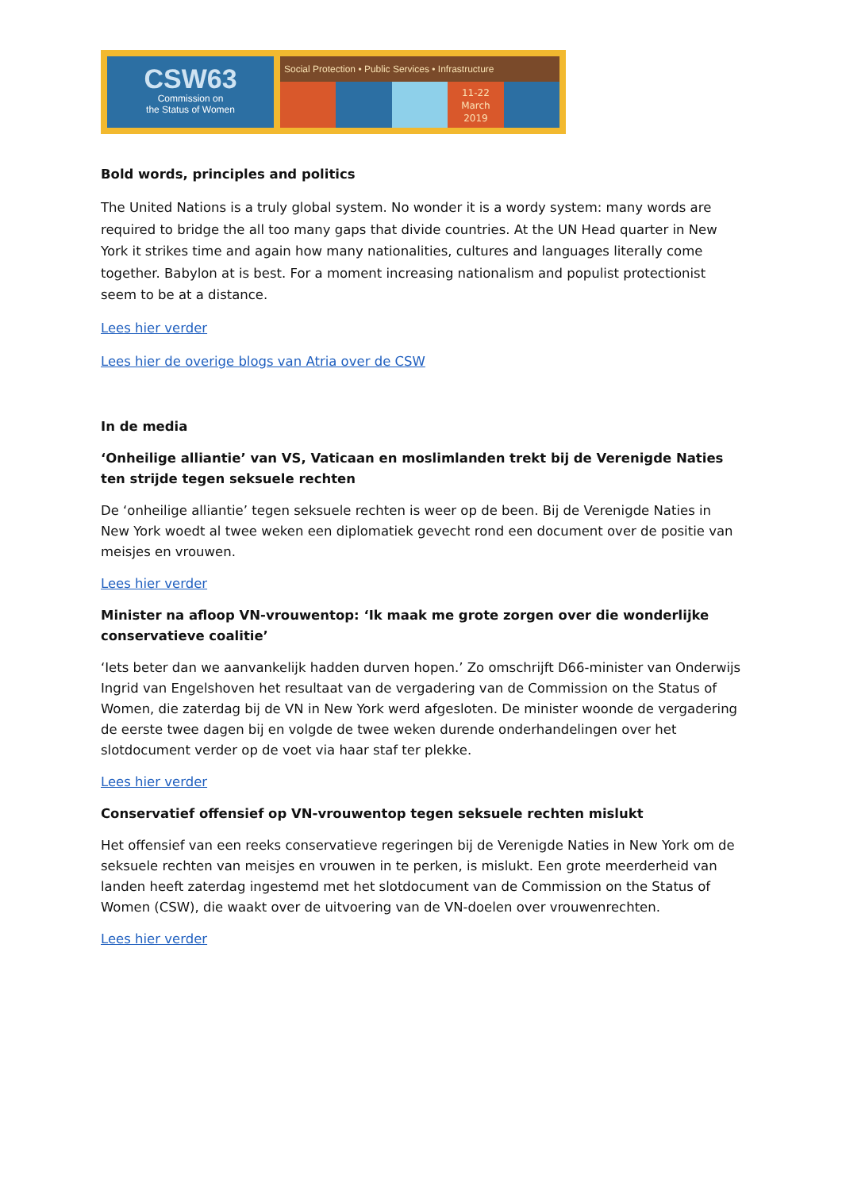CSW63
Commission on
the Status of Women
Social Protection • Public Services • Infrastructure
11-22
March
2019
Bold words, principles and politics
The United Nations is a truly global system. No wonder it is a wordy system: many words are required to bridge the all too many gaps that divide countries. At the UN Head quarter in New York it strikes time and again how many nationalities, cultures and languages literally come together. Babylon at is best. For a moment increasing nationalism and populist protectionist seem to be at a distance.
Lees hier verder
Lees hier de overige blogs van Atria over de CSW
In de media
‘Onheilige alliantie’ van VS, Vaticaan en moslimlanden trekt bij de Verenigde Naties ten strijde tegen seksuele rechten
De ‘onheilige alliantie’ tegen seksuele rechten is weer op de been. Bij de Verenigde Naties in New York woedt al twee weken een diplomatiek gevecht rond een document over de positie van meisjes en vrouwen.
Lees hier verder
Minister na afloop VN-vrouwentop: ‘Ik maak me grote zorgen over die wonderlijke conservatieve coalitie’
‘Iets beter dan we aanvankelijk hadden durven hopen.’ Zo omschrijft D66-minister van Onderwijs Ingrid van Engelshoven het resultaat van de vergadering van de Commission on the Status of Women, die zaterdag bij de VN in New York werd afgesloten. De minister woonde de vergadering de eerste twee dagen bij en volgde de twee weken durende onderhandelingen over het slotdocument verder op de voet via haar staf ter plekke.
Lees hier verder
Conservatief offensief op VN-vrouwentop tegen seksuele rechten mislukt
Het offensief van een reeks conservatieve regeringen bij de Verenigde Naties in New York om de seksuele rechten van meisjes en vrouwen in te perken, is mislukt. Een grote meerderheid van landen heeft zaterdag ingestemd met het slotdocument van de Commission on the Status of Women (CSW), die waakt over de uitvoering van de VN-doelen over vrouwenrechten.
Lees hier verder